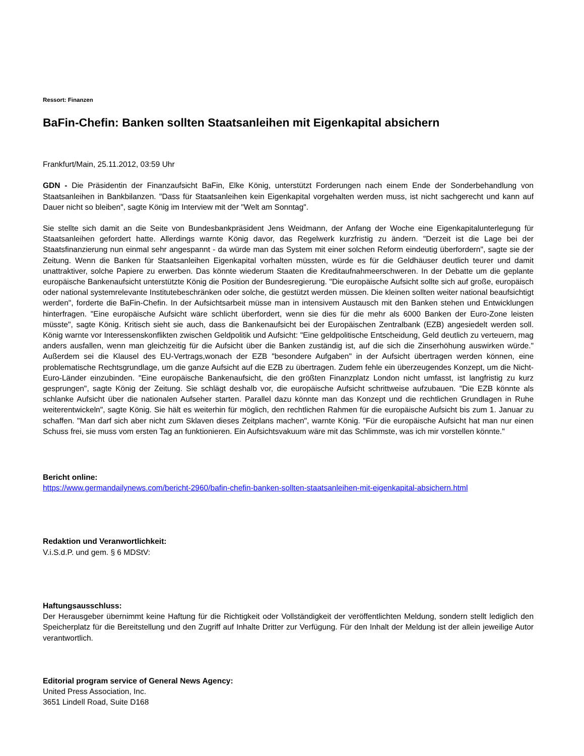Ressort: Finanzen
BaFin-Chefin: Banken sollten Staatsanleihen mit Eigenkapital absichern
Frankfurt/Main, 25.11.2012, 03:59 Uhr
GDN - Die Präsidentin der Finanzaufsicht BaFin, Elke König, unterstützt Forderungen nach einem Ende der Sonderbehandlung von Staatsanleihen in Bankbilanzen. "Dass für Staatsanleihen kein Eigenkapital vorgehalten werden muss, ist nicht sachgerecht und kann auf Dauer nicht so bleiben", sagte König im Interview mit der "Welt am Sonntag".
Sie stellte sich damit an die Seite von Bundesbankpräsident Jens Weidmann, der Anfang der Woche eine Eigenkapitalunterlegung für Staatsanleihen gefordert hatte. Allerdings warnte König davor, das Regelwerk kurzfristig zu ändern. "Derzeit ist die Lage bei der Staatsfinanzierung nun einmal sehr angespannt - da würde man das System mit einer solchen Reform eindeutig überfordern", sagte sie der Zeitung. Wenn die Banken für Staatsanleihen Eigenkapital vorhalten müssten, würde es für die Geldhäuser deutlich teurer und damit unattraktiver, solche Papiere zu erwerben. Das könnte wiederum Staaten die Kreditaufnahmeerschweren. In der Debatte um die geplante europäische Bankenaufsicht unterstützte König die Position der Bundesregierung. "Die europäische Aufsicht sollte sich auf große, europäisch oder national systemrelevante Institutebeschränken oder solche, die gestützt werden müssen. Die kleinen sollten weiter national beaufsichtigt werden", forderte die BaFin-Chefin. In der Aufsichtsarbeit müsse man in intensivem Austausch mit den Banken stehen und Entwicklungen hinterfragen. "Eine europäische Aufsicht wäre schlicht überfordert, wenn sie dies für die mehr als 6000 Banken der Euro-Zone leisten müsste", sagte König. Kritisch sieht sie auch, dass die Bankenaufsicht bei der Europäischen Zentralbank (EZB) angesiedelt werden soll. König warnte vor Interessenskonflikten zwischen Geldpolitik und Aufsicht: "Eine geldpolitische Entscheidung, Geld deutlich zu verteuern, mag anders ausfallen, wenn man gleichzeitig für die Aufsicht über die Banken zuständig ist, auf die sich die Zinserhöhung auswirken würde." Außerdem sei die Klausel des EU-Vertrags,wonach der EZB "besondere Aufgaben" in der Aufsicht übertragen werden können, eine problematische Rechtsgrundlage, um die ganze Aufsicht auf die EZB zu übertragen. Zudem fehle ein überzeugendes Konzept, um die Nicht-Euro-Länder einzubinden. "Eine europäische Bankenaufsicht, die den größten Finanzplatz London nicht umfasst, ist langfristig zu kurz gesprungen", sagte König der Zeitung. Sie schlägt deshalb vor, die europäische Aufsicht schrittweise aufzubauen. "Die EZB könnte als schlanke Aufsicht über die nationalen Aufseher starten. Parallel dazu könnte man das Konzept und die rechtlichen Grundlagen in Ruhe weiterentwickeln", sagte König. Sie hält es weiterhin für möglich, den rechtlichen Rahmen für die europäische Aufsicht bis zum 1. Januar zu schaffen. "Man darf sich aber nicht zum Sklaven dieses Zeitplans machen", warnte König. "Für die europäische Aufsicht hat man nur einen Schuss frei, sie muss vom ersten Tag an funktionieren. Ein Aufsichtsvakuum wäre mit das Schlimmste, was ich mir vorstellen könnte."
Bericht online:
https://www.germandailynews.com/bericht-2960/bafin-chefin-banken-sollten-staatsanleihen-mit-eigenkapital-absichern.html
Redaktion und Veranwortlichkeit:
V.i.S.d.P. und gem. § 6 MDStV:
Haftungsausschluss:
Der Herausgeber übernimmt keine Haftung für die Richtigkeit oder Vollständigkeit der veröffentlichten Meldung, sondern stellt lediglich den Speicherplatz für die Bereitstellung und den Zugriff auf Inhalte Dritter zur Verfügung. Für den Inhalt der Meldung ist der allein jeweilige Autor verantwortlich.
Editorial program service of General News Agency:
United Press Association, Inc.
3651 Lindell Road, Suite D168